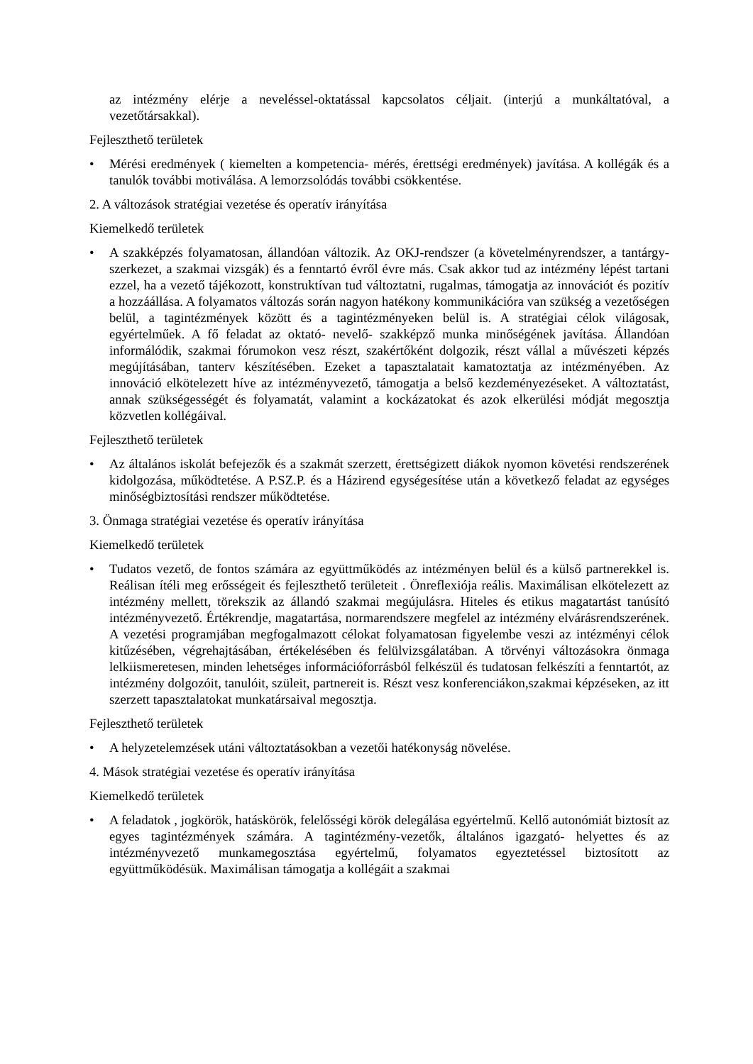az intézmény elérje a neveléssel-oktatással kapcsolatos céljait. (interjú a munkáltatóval, a vezetőtársakkal).
Fejleszthető területek
• Mérési eredmények ( kiemelten a kompetencia- mérés, érettségi eredmények) javítása. A kollégák és a tanulók további motiválása. A lemorzsolódás további csökkentése.
2. A változások stratégiai vezetése és operatív irányítása
Kiemelkedő területek
• A szakképzés folyamatosan, állandóan változik. Az OKJ-rendszer (a követelményrendszer, a tantárgy-szerkezet, a szakmai vizsgák) és a fenntartó évről évre más. Csak akkor tud az intézmény lépést tartani ezzel, ha a vezető tájékozott, konstruktívan tud változtatni, rugalmas, támogatja az innovációt és pozitív a hozzáállása. A folyamatos változás során nagyon hatékony kommunikációra van szükség a vezetőségen belül, a tagintézmények között és a tagintézményeken belül is. A stratégiai célok világosak, egyértelműek. A fő feladat az oktató- nevelő- szakképző munka minőségének javítása. Állandóan informálódik, szakmai fórumokon vesz részt, szakértőként dolgozik, részt vállal a művészeti képzés megújításában, tanterv készítésében. Ezeket a tapasztalatait kamatoztatja az intézményében. Az innováció elkötelezett híve az intézményvezető, támogatja a belső kezdeményezéseket. A változtatást, annak szükségességét és folyamatát, valamint a kockázatokat és azok elkerülési módját megosztja közvetlen kollégáival.
Fejleszthető területek
• Az általános iskolát befejezők és a szakmát szerzett, érettségizett diákok nyomon követési rendszerének kidolgozása, működtetése. A P.SZ.P. és a Házirend egységesítése után a következő feladat az egységes minőségbiztosítási rendszer működtetése.
3. Önmaga stratégiai vezetése és operatív irányítása
Kiemelkedő területek
• Tudatos vezető, de fontos számára az együttműködés az intézményen belül és a külső partnerekkel is. Reálisan ítéli meg erősségeit és fejleszthető területeit . Önreflexiója reális. Maximálisan elkötelezett az intézmény mellett, törekszik az állandó szakmai megújulásra. Hiteles és etikus magatartást tanúsító intézményvezető. Értékrendje, magatartása, normarendszere megfelel az intézmény elvárásrendszerének. A vezetési programjában megfogalmazott célokat folyamatosan figyelembe veszi az intézményi célok kitűzésében, végrehajtásában, értékelésében és felülvizsgálatában. A törvényi változásokra önmaga lelkiismeretesen, minden lehetséges információforrásból felkészül és tudatosan felkészíti a fenntartót, az intézmény dolgozóit, tanulóit, szüleit, partnereit is. Részt vesz konferenciákon,szakmai képzéseken, az itt szerzett tapasztalatokat munkatársaival megosztja.
Fejleszthető területek
• A helyzetelemzések utáni változtatásokban a vezetői hatékonyság növelése.
4. Mások stratégiai vezetése és operatív irányítása
Kiemelkedő területek
• A feladatok , jogkörök, hatáskörök, felelősségi körök delegálása egyértelmű. Kellő autonómiát biztosít az egyes tagintézmények számára. A tagintézmény-vezetők, általános igazgató- helyettes és az intézményvezető munkamegosztása egyértelmű, folyamatos egyeztetéssel biztosított az együttműködésük. Maximálisan támogatja a kollégáit a szakmai